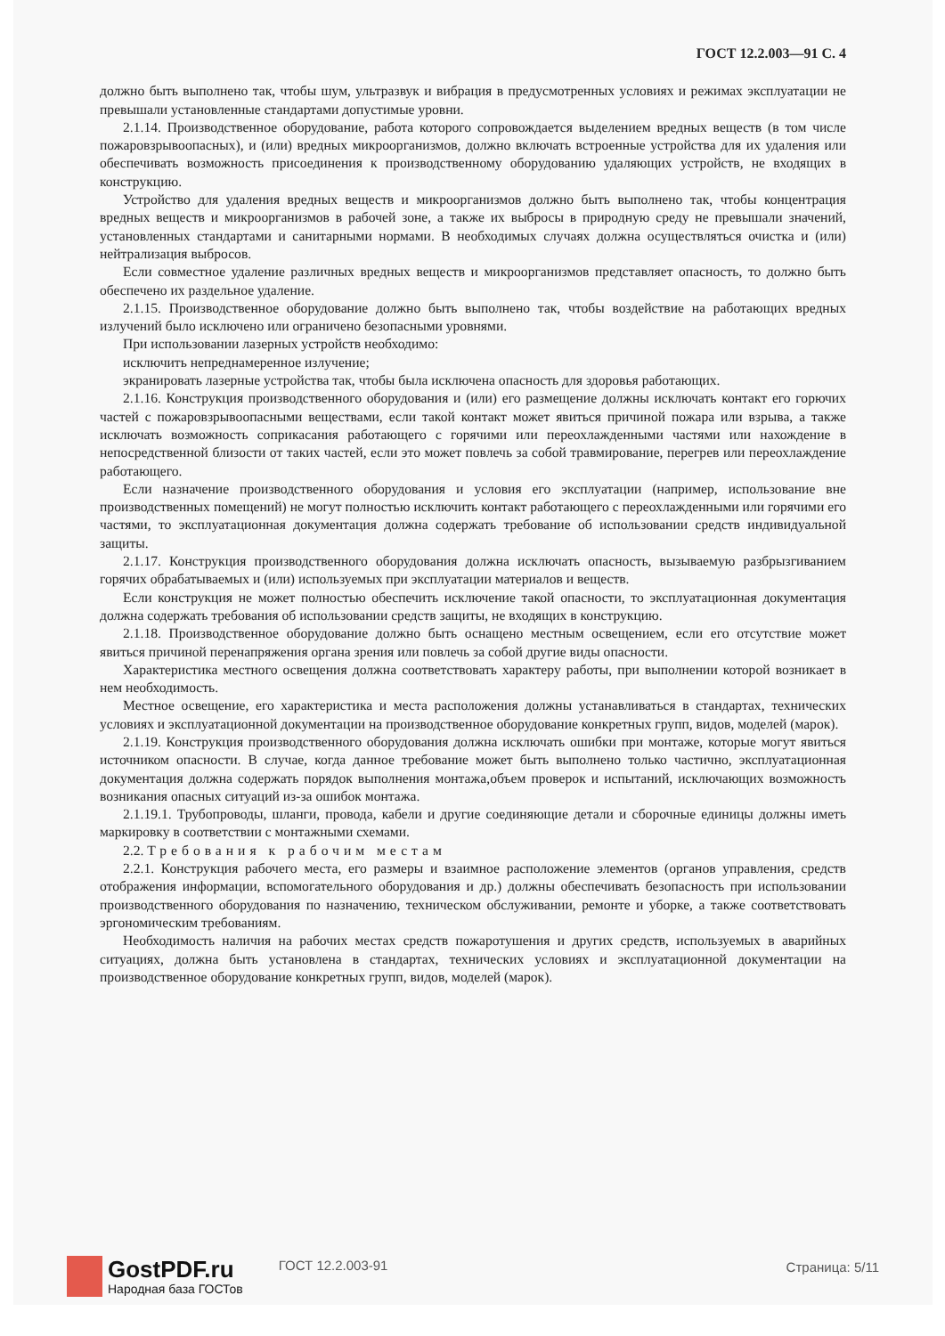ГОСТ 12.2.003—91 С. 4
должно быть выполнено так, чтобы шум, ультразвук и вибрация в предусмотренных условиях и режимах эксплуатации не превышали установленные стандартами допустимые уровни.
2.1.14. Производственное оборудование, работа которого сопровождается выделением вредных веществ (в том числе пожаровзрывоопасных), и (или) вредных микроорганизмов, должно включать встроенные устройства для их удаления или обеспечивать возможность присоединения к производственному оборудованию удаляющих устройств, не входящих в конструкцию.
Устройство для удаления вредных веществ и микроорганизмов должно быть выполнено так, чтобы концентрация вредных веществ и микроорганизмов в рабочей зоне, а также их выбросы в природную среду не превышали значений, установленных стандартами и санитарными нормами. В необходимых случаях должна осуществляться очистка и (или) нейтрализация выбросов.
Если совместное удаление различных вредных веществ и микроорганизмов представляет опасность, то должно быть обеспечено их раздельное удаление.
2.1.15. Производственное оборудование должно быть выполнено так, чтобы воздействие на работающих вредных излучений было исключено или ограничено безопасными уровнями.
При использовании лазерных устройств необходимо:
исключить непреднамеренное излучение;
экранировать лазерные устройства так, чтобы была исключена опасность для здоровья работающих.
2.1.16. Конструкция производственного оборудования и (или) его размещение должны исключать контакт его горючих частей с пожаровзрывоопасными веществами, если такой контакт может явиться причиной пожара или взрыва, а также исключать возможность соприкасания работающего с горячими или переохлажденными частями или нахождение в непосредственной близости от таких частей, если это может повлечь за собой травмирование, перегрев или переохлаждение работающего.
Если назначение производственного оборудования и условия его эксплуатации (например, использование вне производственных помещений) не могут полностью исключить контакт работающего с переохлажденными или горячими его частями, то эксплуатационная документация должна содержать требование об использовании средств индивидуальной защиты.
2.1.17. Конструкция производственного оборудования должна исключать опасность, вызываемую разбрызгиванием горячих обрабатываемых и (или) используемых при эксплуатации материалов и веществ.
Если конструкция не может полностью обеспечить исключение такой опасности, то эксплуатационная документация должна содержать требования об использовании средств защиты, не входящих в конструкцию.
2.1.18. Производственное оборудование должно быть оснащено местным освещением, если его отсутствие может явиться причиной перенапряжения органа зрения или повлечь за собой другие виды опасности.
Характеристика местного освещения должна соответствовать характеру работы, при выполнении которой возникает в нем необходимость.
Местное освещение, его характеристика и места расположения должны устанавливаться в стандартах, технических условиях и эксплуатационной документации на производственное оборудование конкретных групп, видов, моделей (марок).
2.1.19. Конструкция производственного оборудования должна исключать ошибки при монтаже, которые могут явиться источником опасности. В случае, когда данное требование может быть выполнено только частично, эксплуатационная документация должна содержать порядок выполнения монтажа,объем проверок и испытаний, исключающих возможность возникания опасных ситуаций из-за ошибок монтажа.
2.1.19.1. Трубопроводы, шланги, провода, кабели и другие соединяющие детали и сборочные единицы должны иметь маркировку в соответствии с монтажными схемами.
2.2. Требования к рабочим местам
2.2.1. Конструкция рабочего места, его размеры и взаимное расположение элементов (органов управления, средств отображения информации, вспомогательного оборудования и др.) должны обеспечивать безопасность при использовании производственного оборудования по назначению, техническом обслуживании, ремонте и уборке, а также соответствовать эргономическим требованиям.
Необходимость наличия на рабочих местах средств пожаротушения и других средств, используемых в аварийных ситуациях, должна быть установлена в стандартах, технических условиях и эксплуатационной документации на производственное оборудование конкретных групп, видов, моделей (марок).
GostPDF.ru
Народная база ГОСТов
ГОСТ 12.2.003-91 Страница: 5/11